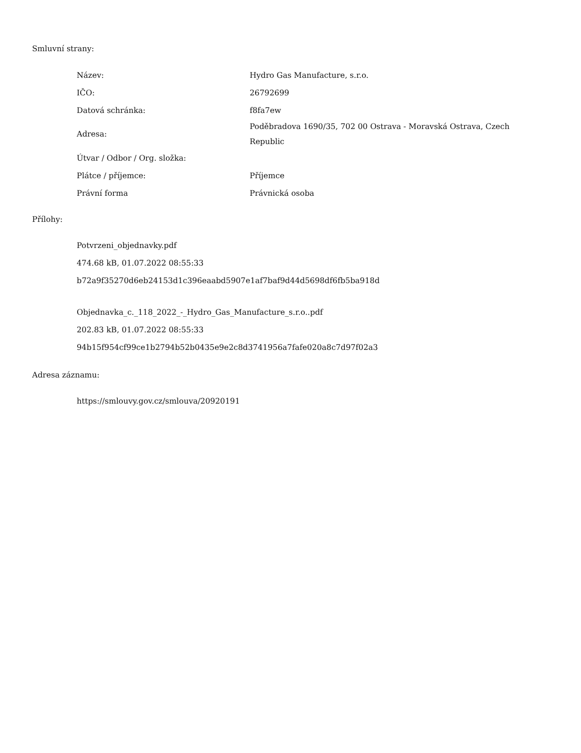Smluvní strany:
| Název: | Hydro Gas Manufacture, s.r.o. |
| IČO: | 26792699 |
| Datová schránka: | f8fa7ew |
| Adresa: | Poděbradova 1690/35, 702 00 Ostrava - Moravská Ostrava, Czech Republic |
| Útvar / Odbor / Org. složka: | |
| Plátce / příjemce: | Příjemce |
| Právní forma | Právnická osoba |
Přílohy:
Potvrzeni_objednavky.pdf
474.68 kB, 01.07.2022 08:55:33
b72a9f35270d6eb24153d1c396eaabd5907e1af7baf9d44d5698df6fb5ba918d
Objednavka_c._118_2022_-_Hydro_Gas_Manufacture_s.r.o..pdf
202.83 kB, 01.07.2022 08:55:33
94b15f954cf99ce1b2794b52b0435e9e2c8d3741956a7fafe020a8c7d97f02a3
Adresa záznamu:
https://smlouvy.gov.cz/smlouva/20920191